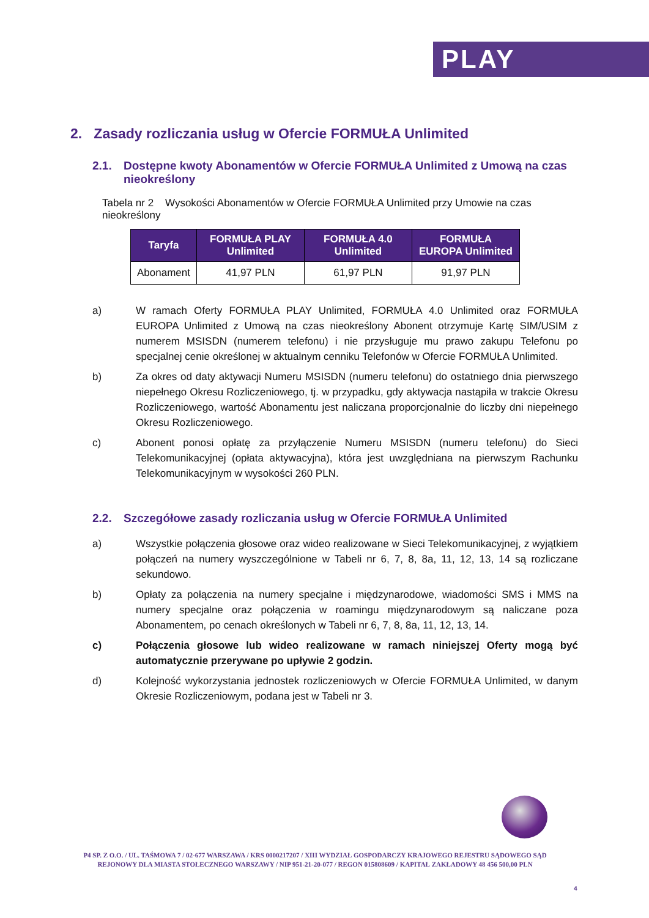PLAY
2. Zasady rozliczania usług w Ofercie FORMUŁA Unlimited
2.1. Dostępne kwoty Abonamentów w Ofercie FORMUŁA Unlimited z Umową na czas nieokreślony
Tabela nr 2 Wysokości Abonamentów w Ofercie FORMUŁA Unlimited przy Umowie na czas nieokreślony
| Taryfa | FORMUŁA PLAY Unlimited | FORMUŁA 4.0 Unlimited | FORMUŁA EUROPA Unlimited |
| --- | --- | --- | --- |
| Abonament | 41,97 PLN | 61,97 PLN | 91,97 PLN |
a) W ramach Oferty FORMUŁA PLAY Unlimited, FORMUŁA 4.0 Unlimited oraz FORMUŁA EUROPA Unlimited z Umową na czas nieokreślony Abonent otrzymuje Kartę SIM/USIM z numerem MSISDN (numerem telefonu) i nie przysługuje mu prawo zakupu Telefonu po specjalnej cenie określonej w aktualnym cenniku Telefonów w Ofercie FORMUŁA Unlimited.
b) Za okres od daty aktywacji Numeru MSISDN (numeru telefonu) do ostatniego dnia pierwszego niepełnego Okresu Rozliczeniowego, tj. w przypadku, gdy aktywacja nastąpiła w trakcie Okresu Rozliczeniowego, wartość Abonamentu jest naliczana proporcjonalnie do liczby dni niepełnego Okresu Rozliczeniowego.
c) Abonent ponosi opłatę za przyłączenie Numeru MSISDN (numeru telefonu) do Sieci Telekomunikacyjnej (opłata aktywacyjna), która jest uwzględniana na pierwszym Rachunku Telekomunikacyjnym w wysokości 260 PLN.
2.2. Szczegółowe zasady rozliczania usług w Ofercie FORMUŁA Unlimited
a) Wszystkie połączenia głosowe oraz wideo realizowane w Sieci Telekomunikacyjnej, z wyjątkiem połączeń na numery wyszczególnione w Tabeli nr 6, 7, 8, 8a, 11, 12, 13, 14 są rozliczane sekundowo.
b) Opłaty za połączenia na numery specjalne i międzynarodowe, wiadomości SMS i MMS na numery specjalne oraz połączenia w roamingu międzynarodowym są naliczane poza Abonamentem, po cenach określonych w Tabeli nr 6, 7, 8, 8a, 11, 12, 13, 14.
c) Połączenia głosowe lub wideo realizowane w ramach niniejszej Oferty mogą być automatycznie przerywane po upływie 2 godzin.
d) Kolejność wykorzystania jednostek rozliczeniowych w Ofercie FORMUŁA Unlimited, w danym Okresie Rozliczeniowym, podana jest w Tabeli nr 3.
P4 SP. Z O.O. / UL. TAŚMOWA 7 / 02-677 WARSZAWA / KRS 0000217207 / XIII WYDZIAŁ GOSPODARCZY KRAJOWEGO REJESTRU SĄDOWEGO SĄD REJONOWY DLA MIASTA STOŁECZNEGO WARSZAWY / NIP 951-21-20-077 / REGON 015808609 / KAPITAŁ ZAKŁADOWY 48 456 500,00 PLN
4